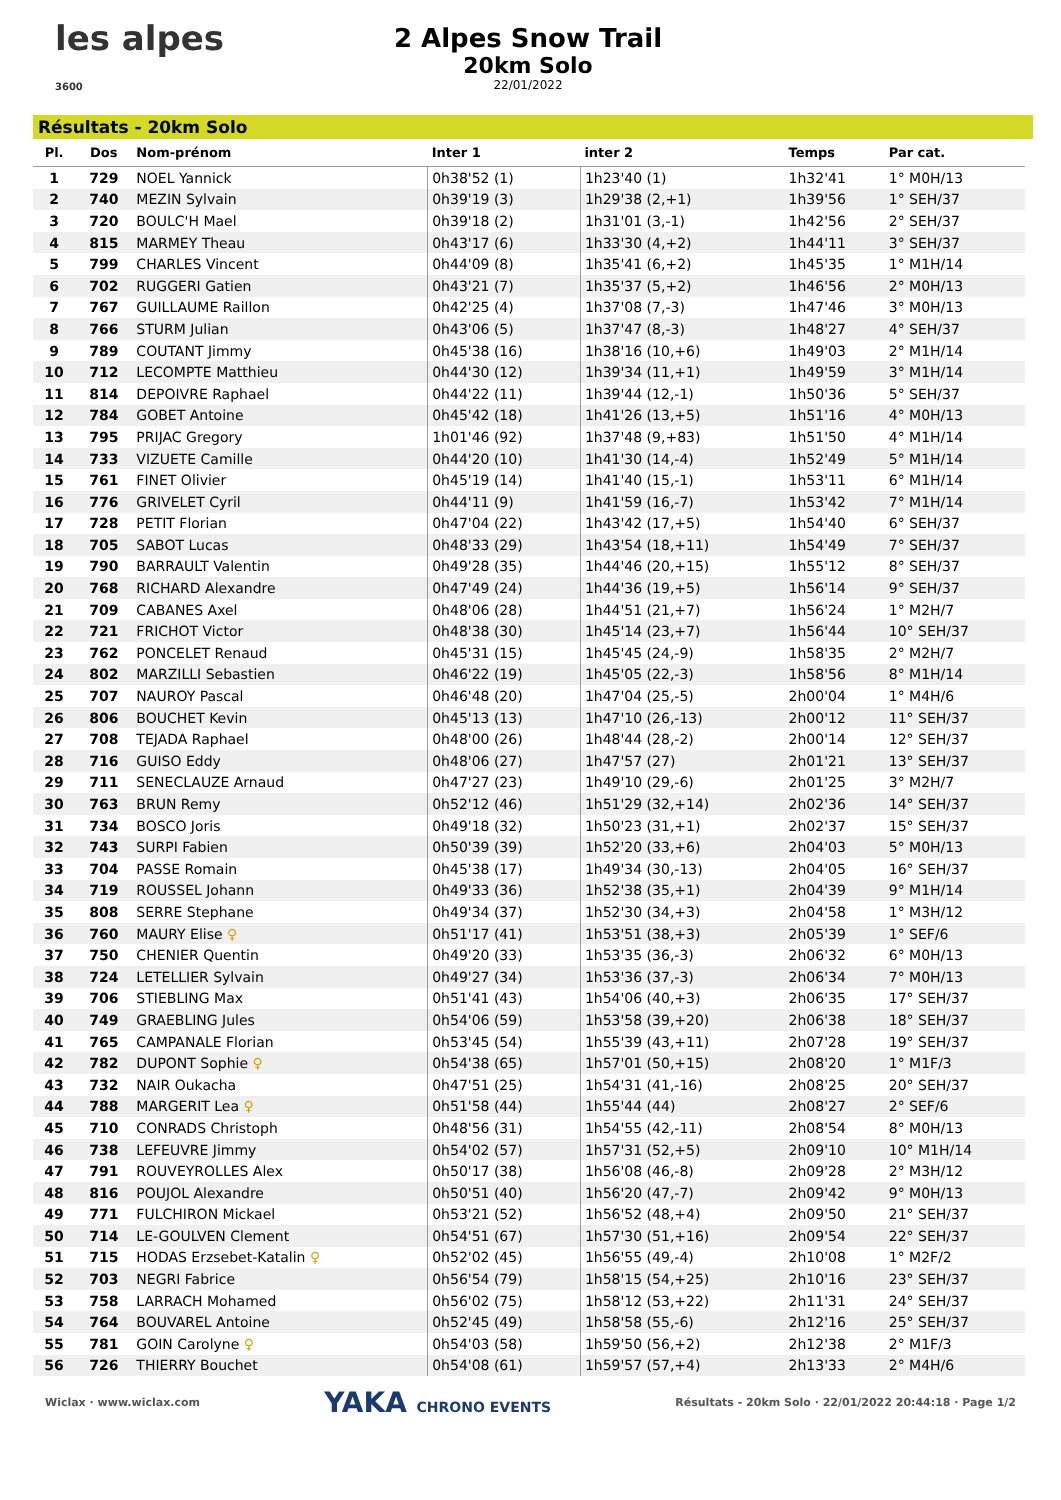les alpes 3600
2 Alpes Snow Trail
20km Solo
22/01/2022
Résultats - 20km Solo
| Pl. | Dos | Nom-prénom | Inter 1 | inter 2 | Temps | Par cat. |
| --- | --- | --- | --- | --- | --- | --- |
| 1 | 729 | NOEL Yannick | 0h38'52 (1) | 1h23'40 (1) | 1h32'41 | 1° M0H/13 |
| 2 | 740 | MEZIN Sylvain | 0h39'19 (3) | 1h29'38 (2,+1) | 1h39'56 | 1° SEH/37 |
| 3 | 720 | BOULC'H Mael | 0h39'18 (2) | 1h31'01 (3,-1) | 1h42'56 | 2° SEH/37 |
| 4 | 815 | MARMEY Theau | 0h43'17 (6) | 1h33'30 (4,+2) | 1h44'11 | 3° SEH/37 |
| 5 | 799 | CHARLES Vincent | 0h44'09 (8) | 1h35'41 (6,+2) | 1h45'35 | 1° M1H/14 |
| 6 | 702 | RUGGERI Gatien | 0h43'21 (7) | 1h35'37 (5,+2) | 1h46'56 | 2° M0H/13 |
| 7 | 767 | GUILLAUME Raillon | 0h42'25 (4) | 1h37'08 (7,-3) | 1h47'46 | 3° M0H/13 |
| 8 | 766 | STURM Julian | 0h43'06 (5) | 1h37'47 (8,-3) | 1h48'27 | 4° SEH/37 |
| 9 | 789 | COUTANT Jimmy | 0h45'38 (16) | 1h38'16 (10,+6) | 1h49'03 | 2° M1H/14 |
| 10 | 712 | LECOMPTE Matthieu | 0h44'30 (12) | 1h39'34 (11,+1) | 1h49'59 | 3° M1H/14 |
| 11 | 814 | DEPOIVRE Raphael | 0h44'22 (11) | 1h39'44 (12,-1) | 1h50'36 | 5° SEH/37 |
| 12 | 784 | GOBET Antoine | 0h45'42 (18) | 1h41'26 (13,+5) | 1h51'16 | 4° M0H/13 |
| 13 | 795 | PRIJAC Gregory | 1h01'46 (92) | 1h37'48 (9,+83) | 1h51'50 | 4° M1H/14 |
| 14 | 733 | VIZUETE Camille | 0h44'20 (10) | 1h41'30 (14,-4) | 1h52'49 | 5° M1H/14 |
| 15 | 761 | FINET Olivier | 0h45'19 (14) | 1h41'40 (15,-1) | 1h53'11 | 6° M1H/14 |
| 16 | 776 | GRIVELET Cyril | 0h44'11 (9) | 1h41'59 (16,-7) | 1h53'42 | 7° M1H/14 |
| 17 | 728 | PETIT Florian | 0h47'04 (22) | 1h43'42 (17,+5) | 1h54'40 | 6° SEH/37 |
| 18 | 705 | SABOT Lucas | 0h48'33 (29) | 1h43'54 (18,+11) | 1h54'49 | 7° SEH/37 |
| 19 | 790 | BARRAULT Valentin | 0h49'28 (35) | 1h44'46 (20,+15) | 1h55'12 | 8° SEH/37 |
| 20 | 768 | RICHARD Alexandre | 0h47'49 (24) | 1h44'36 (19,+5) | 1h56'14 | 9° SEH/37 |
| 21 | 709 | CABANES Axel | 0h48'06 (28) | 1h44'51 (21,+7) | 1h56'24 | 1° M2H/7 |
| 22 | 721 | FRICHOT Victor | 0h48'38 (30) | 1h45'14 (23,+7) | 1h56'44 | 10° SEH/37 |
| 23 | 762 | PONCELET Renaud | 0h45'31 (15) | 1h45'45 (24,-9) | 1h58'35 | 2° M2H/7 |
| 24 | 802 | MARZILLI Sebastien | 0h46'22 (19) | 1h45'05 (22,-3) | 1h58'56 | 8° M1H/14 |
| 25 | 707 | NAUROY Pascal | 0h46'48 (20) | 1h47'04 (25,-5) | 2h00'04 | 1° M4H/6 |
| 26 | 806 | BOUCHET Kevin | 0h45'13 (13) | 1h47'10 (26,-13) | 2h00'12 | 11° SEH/37 |
| 27 | 708 | TEJADA Raphael | 0h48'00 (26) | 1h48'44 (28,-2) | 2h00'14 | 12° SEH/37 |
| 28 | 716 | GUISO Eddy | 0h48'06 (27) | 1h47'57 (27) | 2h01'21 | 13° SEH/37 |
| 29 | 711 | SENECLAUZE Arnaud | 0h47'27 (23) | 1h49'10 (29,-6) | 2h01'25 | 3° M2H/7 |
| 30 | 763 | BRUN Remy | 0h52'12 (46) | 1h51'29 (32,+14) | 2h02'36 | 14° SEH/37 |
| 31 | 734 | BOSCO Joris | 0h49'18 (32) | 1h50'23 (31,+1) | 2h02'37 | 15° SEH/37 |
| 32 | 743 | SURPI Fabien | 0h50'39 (39) | 1h52'20 (33,+6) | 2h04'03 | 5° M0H/13 |
| 33 | 704 | PASSE Romain | 0h45'38 (17) | 1h49'34 (30,-13) | 2h04'05 | 16° SEH/37 |
| 34 | 719 | ROUSSEL Johann | 0h49'33 (36) | 1h52'38 (35,+1) | 2h04'39 | 9° M1H/14 |
| 35 | 808 | SERRE Stephane | 0h49'34 (37) | 1h52'30 (34,+3) | 2h04'58 | 1° M3H/12 |
| 36 | 760 | MAURY Elise ♀ | 0h51'17 (41) | 1h53'51 (38,+3) | 2h05'39 | 1° SEF/6 |
| 37 | 750 | CHENIER Quentin | 0h49'20 (33) | 1h53'35 (36,-3) | 2h06'32 | 6° M0H/13 |
| 38 | 724 | LETELLIER Sylvain | 0h49'27 (34) | 1h53'36 (37,-3) | 2h06'34 | 7° M0H/13 |
| 39 | 706 | STIEBLING Max | 0h51'41 (43) | 1h54'06 (40,+3) | 2h06'35 | 17° SEH/37 |
| 40 | 749 | GRAEBLING Jules | 0h54'06 (59) | 1h53'58 (39,+20) | 2h06'38 | 18° SEH/37 |
| 41 | 765 | CAMPANALE Florian | 0h53'45 (54) | 1h55'39 (43,+11) | 2h07'28 | 19° SEH/37 |
| 42 | 782 | DUPONT Sophie ♀ | 0h54'38 (65) | 1h57'01 (50,+15) | 2h08'20 | 1° M1F/3 |
| 43 | 732 | NAIR Oukacha | 0h47'51 (25) | 1h54'31 (41,-16) | 2h08'25 | 20° SEH/37 |
| 44 | 788 | MARGERIT Lea ♀ | 0h51'58 (44) | 1h55'44 (44) | 2h08'27 | 2° SEF/6 |
| 45 | 710 | CONRADS Christoph | 0h48'56 (31) | 1h54'55 (42,-11) | 2h08'54 | 8° M0H/13 |
| 46 | 738 | LEFEUVRE Jimmy | 0h54'02 (57) | 1h57'31 (52,+5) | 2h09'10 | 10° M1H/14 |
| 47 | 791 | ROUVEYROLLES Alex | 0h50'17 (38) | 1h56'08 (46,-8) | 2h09'28 | 2° M3H/12 |
| 48 | 816 | POUJOL Alexandre | 0h50'51 (40) | 1h56'20 (47,-7) | 2h09'42 | 9° M0H/13 |
| 49 | 771 | FULCHIRON Mickael | 0h53'21 (52) | 1h56'52 (48,+4) | 2h09'50 | 21° SEH/37 |
| 50 | 714 | LE-GOULVEN Clement | 0h54'51 (67) | 1h57'30 (51,+16) | 2h09'54 | 22° SEH/37 |
| 51 | 715 | HODAS Erzsebet-Katalin ♀ | 0h52'02 (45) | 1h56'55 (49,-4) | 2h10'08 | 1° M2F/2 |
| 52 | 703 | NEGRI Fabrice | 0h56'54 (79) | 1h58'15 (54,+25) | 2h10'16 | 23° SEH/37 |
| 53 | 758 | LARRACH Mohamed | 0h56'02 (75) | 1h58'12 (53,+22) | 2h11'31 | 24° SEH/37 |
| 54 | 764 | BOUVAREL Antoine | 0h52'45 (49) | 1h58'58 (55,-6) | 2h12'16 | 25° SEH/37 |
| 55 | 781 | GOIN Carolyne ♀ | 0h54'03 (58) | 1h59'50 (56,+2) | 2h12'38 | 2° M1F/3 |
| 56 | 726 | THIERRY Bouchet | 0h54'08 (61) | 1h59'57 (57,+4) | 2h13'33 | 2° M4H/6 |
Wiclax · www.wiclax.com YAKA CHRONO EVENTS Résultats - 20km Solo · 22/01/2022 20:44:18 · Page 1/2